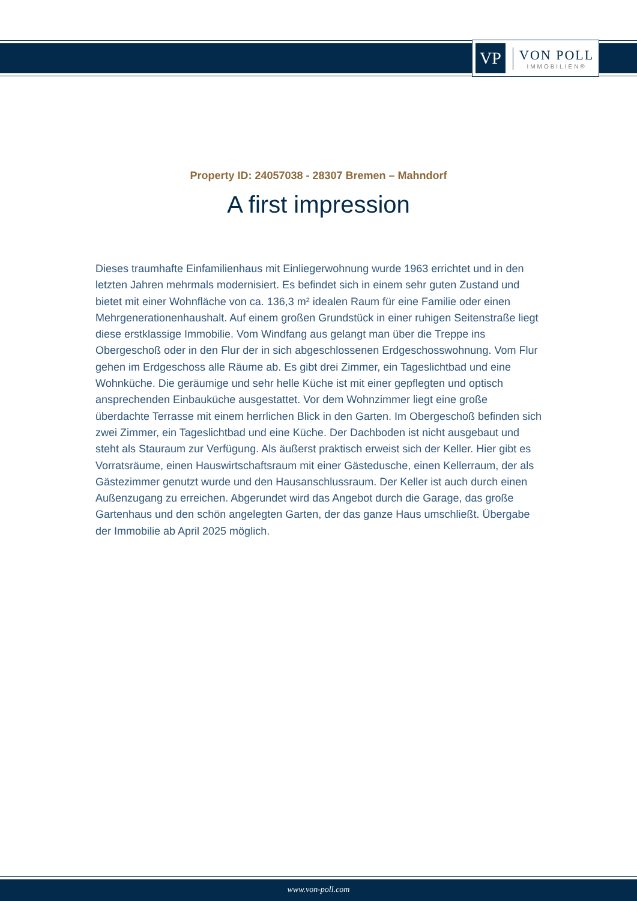VP
VON POLL
IMMOBILIEN®
Property ID: 24057038 - 28307 Bremen – Mahndorf
A first impression
Dieses traumhafte Einfamilienhaus mit Einliegerwohnung wurde 1963 errichtet und in den letzten Jahren mehrmals modernisiert. Es befindet sich in einem sehr guten Zustand und bietet mit einer Wohnfläche von ca. 136,3 m² idealen Raum für eine Familie oder einen Mehrgenerationenhaushalt. Auf einem großen Grundstück in einer ruhigen Seitenstraße liegt diese erstklassige Immobilie. Vom Windfang aus gelangt man über die Treppe ins Obergeschoß oder in den Flur der in sich abgeschlossenen Erdgeschosswohnung. Vom Flur gehen im Erdgeschoss alle Räume ab. Es gibt drei Zimmer, ein Tageslichtbad und eine Wohnküche. Die geräumige und sehr helle Küche ist mit einer gepflegten und optisch ansprechenden Einbauküche ausgestattet. Vor dem Wohnzimmer liegt eine große überdachte Terrasse mit einem herrlichen Blick in den Garten. Im Obergeschoß befinden sich zwei Zimmer, ein Tageslichtbad und eine Küche. Der Dachboden ist nicht ausgebaut und steht als Stauraum zur Verfügung. Als äußerst praktisch erweist sich der Keller. Hier gibt es Vorratsräume, einen Hauswirtschaftsraum mit einer Gästedusche, einen Kellerraum, der als Gästezimmer genutzt wurde und den Hausanschlussraum. Der Keller ist auch durch einen Außenzugang zu erreichen. Abgerundet wird das Angebot durch die Garage, das große Gartenhaus und den schön angelegten Garten, der das ganze Haus umschließt. Übergabe der Immobilie ab April 2025 möglich.
www.von-poll.com